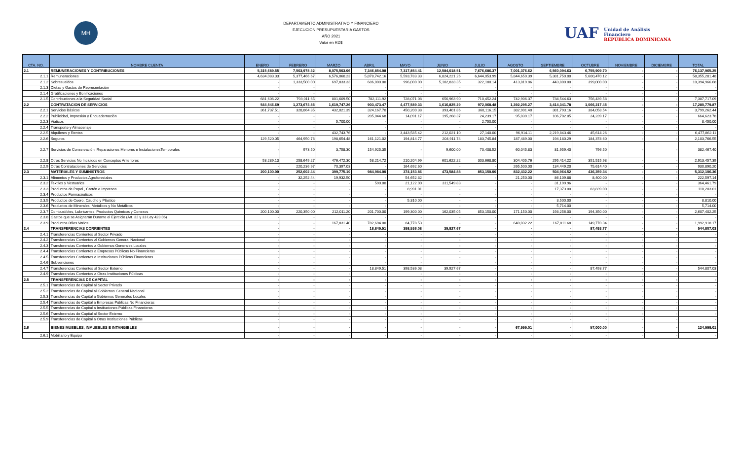MH
DEPARTAMENTO ADMINISTRATIVO Y FINANCIERO
EJECUCION PRESUPUESTARIA GASTOS
AÑO 2021
Valor en RD$
UAF Unidad de Análisis
Financiero
REPÚBLICA DOMINICANA
| CTA. NO. | NOMBRE CUENTA | ENERO | FEBRERO | MARZO | ABRIL | MAYO | JUNIO | JULIO | AGOSTO | SEPTIEMBRE | OCTUBRE | NOVIEMBRE | DICIEMBRE | TOTAL |
| --- | --- | --- | --- | --- | --- | --- | --- | --- | --- | --- | --- | --- | --- | --- |
| 2.1 | REMUNERACIONES Y CONTRIBUCIONES | 5,315,689.55 | 7,503,978.32 | 8,075,503.06 | 7,346,854.08 | 7,317,854.41 | 12,584,018.51 | 7,676,686.37 | 7,001,376.62 | 6,560,094.63 | 6,755,909.70 | - | - | 76,137,965.25 |
| 2.1.1 | Remuneraciones | 4,634,083.33 | 5,377,466.67 | 6,576,060.23 | 5,878,742.16 | 5,593,783.33 | 6,824,221.26 | 6,644,053.99 | 5,844,650.39 | 5,381,750.00 | 5,600,470.12 | - | - | 58,355,281.48 |
| 2.1.2 | Sobresueldos | - | 1,333,500.00 | 697,833.33 | 686,000.00 | 996,000.00 | 5,102,833.35 | 322,180.14 | 413,819.86 | 443,800.00 | 399,000.00 | - | - | 10,394,966.68 |
| 2.1.3 | Dietas y Gastos de Representación | - | - | - | - | - | - | - | - | - | - | - | - | - |
| 2.1.4 | Gratificaciones y Bonificaciones | - | - | - | - | - | - | - | - | - | - | - | - | - |
| 2.1.5 | Contribuciones a la Seguridad Social | 681,606.22 | 793,011.65 | 801,609.50 | 782,111.92 | 728,071.08 | 656,963.90 | 710,452.24 | 742,906.37 | 734,544.63 | 756,439.58 | - | - | 7,387,717.09 |
| 2.2 | CONTRATACION DE SERVICIOS | 544,546.69 | 1,273,674.85 | 1,619,747.26 | 903,473.47 | 4,477,589.33 | 1,616,825.29 | 972,068.48 | 1,392,295.27 | 3,414,341.78 | 1,066,217.45 | - | - | 17,280,779.87 |
| 2.2.1 | Servicios Básicos | 361,737.51 | 328,864.35 | 432,021.39 | 324,167.70 | 450,200.38 | 393,401.86 | 360,116.15 | 382,901.40 | 381,793.16 | 384,058.54 | - | - | 3,799,262.44 |
| 2.2.2 | Publicidad, Impresión y Encuadernación | - | - | - | 205,044.68 | 14,091.17 | 195,268.37 | 24,239.17 | 95,039.17 | 106,702.05 | 24,239.17 | - | - | 664,623.78 |
| 2.2.3 | Viáticos | - | - | 5,700.00 | - | - | - | 2,750.00 | - | - | - | - | - | 8,450.00 |
| 2.2.4 | Transporte y Almacenaje | - | - | - | - | - | - | - | - | - | - | - | - | - |
| 2.2.5 | Alquileres y Rentas | - | - | 432,743.76 | - | 3,443,585.42 | 212,021.10 | 27,140.00 | 96,914.11 | 2,219,843.46 | 45,614.26 | - | - | 6,477,862.11 |
| 2.2.6 | Seguros | 129,520.05 | 464,950.76 | 198,654.48 | 161,121.02 | 194,814.77 | 204,911.74 | 183,745.84 | 187,489.00 | 194,180.29 | 184,378.60 | - | - | 2,103,766.55 |
| 2.2.7 | Servicios de Conservación, Reparaciones Menores e InstalacionesTemporales | - | 973.50 | 3,758.30 | 154,925.35 | - | 9,600.00 | 70,408.52 | 60,045.83 | 81,959.40 | 796.50 | - | - | 382,467.40 |
| 2.2.8 | Otros Servicios No Incluidos en Conceptos Anteriores | 53,289.13 | 258,649.27 | 476,472.30 | 58,214.72 | 210,204.99 | 601,622.22 | 303,668.80 | 304,405.76 | 295,414.22 | 351,515.98 | - | - | 2,913,457.39 |
| 2.2.9 | Otras Contrataciones de Servicios | - | 220,236.97 | 70,397.03 | - | 164,692.60 | - | - | 265,500.00 | 134,449.20 | 75,614.40 | - | - | 930,890.20 |
| 2.3 | MATERIALES Y SUMINISTROS | 200,100.00 | 252,602.44 | 399,775.10 | 984,984.00 | 374,153.86 | 473,584.88 | 853,150.00 | 832,432.22 | 504,964.52 | 436,359.34 | - | - | 5,312,106.36 |
| 2.3.1 | Alimentos y Productos Agroforestales | - | 32,252.44 | 19,932.50 | - | 54,652.32 | | - | 21,250.00 | 86,109.88 | 8,400.00 | - | - | 222,597.14 |
| 2.3.2 | Textiles y Vestuarios | - | - | - | 590.00 | 21,122.00 | 311,549.83 | - | - | 31,199.96 | - | - | - | 364,461.79 |
| 2.3.3 | Productos de Papel , Cartón e Impresos | - | - | - | - | 8,991.01 | - | - | - | 17,373.00 | 83,839.00 | - | - | 110,203.01 |
| 2.3.4 | Productos Farmacéuticos | - | - | - | - | - | - | - | - | - | - | - | - | - |
| 2.3.5 | Productos de Cuero, Caucho y Plástico | - | - | - | - | 5,310.00 | - | - | - | 3,500.00 | - | - | - | 8,810.00 |
| 2.3.6 | Productos de Minerales, Metálicos y No Metálicos | - | - | - | - | - | - | - | - | 5,714.00 | - | - | - | 5,714.00 |
| 2.3.7 | Combustibles, Lubricantes, Productos Químicos y Conexos | 200,100.00 | 220,350.00 | 212,011.20 | 201,700.00 | 199,300.00 | 162,035.05 | 853,150.00 | 171,150.00 | 193,256.00 | 194,350.00 | - | - | 2,607,402.25 |
| 2.3.8 | Gastos que se Asignarán Durante el Ejercicio (Art. 32 y 33 Ley 423.06) | - | - | - | - | - | - | - | - | - | - | - | - | - |
| 2.3.9 | Productos ütiles Varios | - | - | 167,831.40 | 782,694.00 | 84,778.53 | - | - | 640,032.22 | 167,811.68 | 149,770.34 | - | - | 1,992,918.17 |
| 2.4 | TRANSFERENCIAS CORRIENTES | - | - | - | 18,849.51 | 398,536.08 | 39,927.67 | - | - | - | 87,493.77 | - | - | 544,807.03 |
| 2.4.1 | Transferencias Corrientes al Sector Privado | - | - | - | - | - | - | - | - | - | - | - | - | - |
| 2.4.2 | Transferencias Corrientes al Gobiernos General Nacional | - | - | - | - | - | - | - | - | - | - | - | - | - |
| 2.4.3 | Transferencias Corrientes a Gobiernos Generales Locales | - | - | - | - | - | - | - | - | - | - | - | - | - |
| 2.4.4 | Transferencias Corrientes a Empresas Públicas No Financieras | - | - | - | - | - | - | - | - | - | - | - | - | - |
| 2.4.5 | Transferencias Corrientes a Instituciones Públicas Financieras | - | - | - | - | - | - | - | - | - | - | - | - | - |
| 2.4.6 | Subvenciones | - | - | - | - | - | - | - | - | - | - | - | - | - |
| 2.4.7 | Transferencias Corrientes al Sector Externo | - | - | - | 18,849.51 | 398,536.08 | 39,927.67 | - | - | - | 87,493.77 | - | - | 544,807.03 |
| 2.4.9 | Transferencias Corrientes a Otras Instituciones Públicas | - | - | - | - | - | - | - | - | - | - | - | - | - |
| 2.5 | TRANSFERENCIAS DE CAPITAL | - | - | - | - | - | - | - | - | - | - | - | - | - |
| 2.5.1 | Transferencias de Capital al Sector Privado | - | - | - | - | - | - | - | - | - | - | - | - | - |
| 2.5.2 | Transferencias de Capital al Gobiernos General Nacional | - | - | - | - | - | - | - | - | - | - | - | - | - |
| 2.5.3 | Transferencias de Capital a Gobiernos Generales Locales | - | - | - | - | - | - | - | - | - | - | - | - | - |
| 2.5.4 | Transferencias de Capital a Empresas Públicas No Financieras | - | - | - | - | - | - | - | - | - | - | - | - | - |
| 2.5.5 | Transferencias de Capital a Instituciones Públicas Financieras | - | - | - | - | - | - | - | - | - | - | - | - | - |
| 2.5.6 | Transferencias de Capital al Sector Externo | - | - | - | - | - | - | - | - | - | - | - | - | - |
| 2.5.9 | Transferencias de Capital a Otras Instituciones Públicas | - | - | - | - | - | - | - | - | - | - | - | - | - |
| 2.6 | BIENES MUEBLES, INMUEBLES E INTANGIBLES | - | - | - | - | - | - | - | 67,999.01 | - | 57,000.00 | - | - | 124,999.01 |
| 2.6.1 | Mobiliario y Equipo | - | - | - | - | - | - | - | - | - | - | - | - | - |